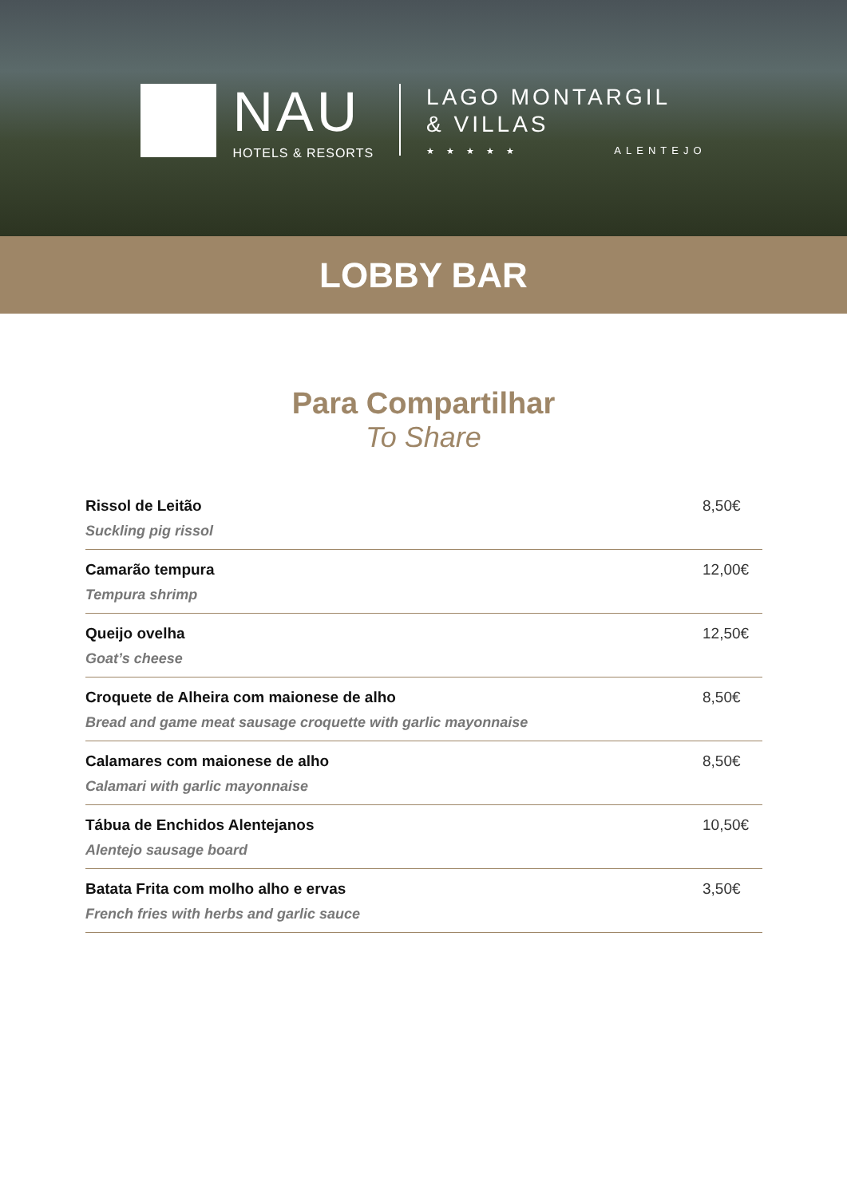NAU
HOTELS & RESORTS
LAGO MONTARGIL
& VILLAS
★ ★ ★ ★ ★ ALENTEJO
LOBBY BAR
Para Compartilhar
To Share
| Rissol de Leitão Suckling pig rissol | 8,50€ |
| Camarão tempura Tempura shrimp | 12,00€ |
| Queijo ovelha Goat’s cheese | 12,50€ |
| Croquete de Alheira com maionese de alho Bread and game meat sausage croquette with garlic mayonnaise | 8,50€ |
| Calamares com maionese de alho Calamari with garlic mayonnaise | 8,50€ |
| Tábua de Enchidos Alentejanos Alentejo sausage board | 10,50€ |
| Batata Frita com molho alho e ervas French fries with herbs and garlic sauce | 3,50€ |